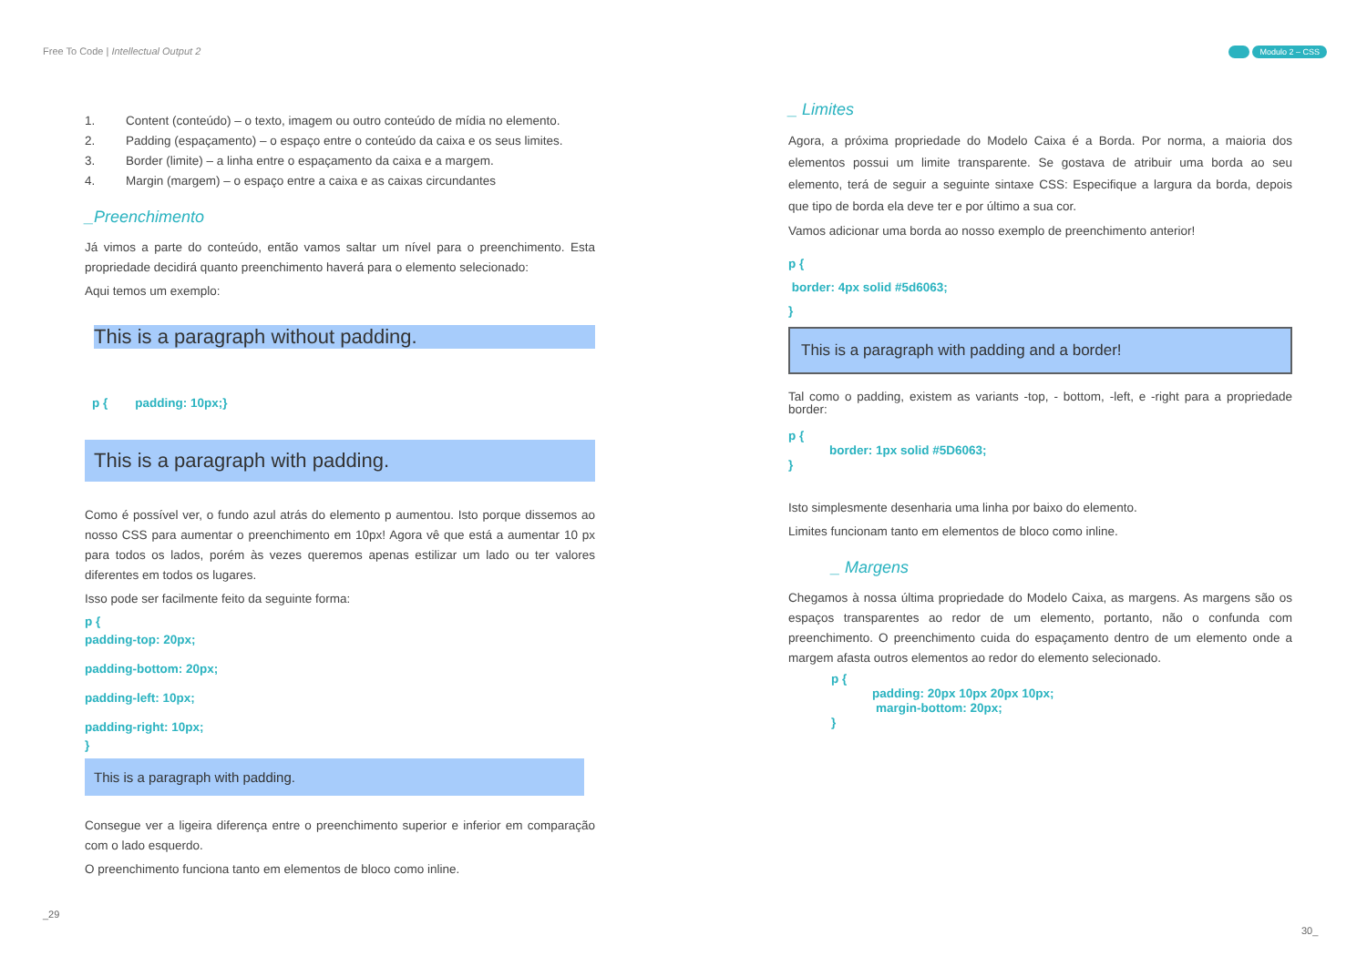Free To Code | Intellectual Output 2
Modulo 2 – CSS
1. Content (conteúdo) – o texto, imagem ou outro conteúdo de mídia no elemento.
2. Padding (espaçamento) – o espaço entre o conteúdo da caixa e os seus limites.
3. Border (limite) – a linha entre o espaçamento da caixa e a margem.
4. Margin (margem) – o espaço entre a caixa e as caixas circundantes
_Preenchimento
Já vimos a parte do conteúdo, então vamos saltar um nível para o preenchimento. Esta propriedade decidirá quanto preenchimento haverá para o elemento selecionado:
Aqui temos um exemplo:
This is a paragraph without padding.
p { padding: 10px;}
This is a paragraph with padding.
Como é possível ver, o fundo azul atrás do elemento p aumentou. Isto porque dissemos ao nosso CSS para aumentar o preenchimento em 10px! Agora vê que está a aumentar 10 px para todos os lados, porém às vezes queremos apenas estilizar um lado ou ter valores diferentes em todos os lugares.
Isso pode ser facilmente feito da seguinte forma:
p {
padding-top: 20px;
padding-bottom: 20px;
padding-left: 10px;
padding-right: 10px;
}
This is a paragraph with padding.
Consegue ver a ligeira diferença entre o preenchimento superior e inferior em comparação com o lado esquerdo.
O preenchimento funciona tanto em elementos de bloco como inline.
_ Limites
Agora, a próxima propriedade do Modelo Caixa é a Borda. Por norma, a maioria dos elementos possui um limite transparente. Se gostava de atribuir uma borda ao seu elemento, terá de seguir a seguinte sintaxe CSS: Especifique a largura da borda, depois que tipo de borda ela deve ter e por último a sua cor.
Vamos adicionar uma borda ao nosso exemplo de preenchimento anterior!
p {
border: 4px solid #5d6063;
}
This is a paragraph with padding and a border!
Tal como o padding, existem as variants -top, - bottom, -left, e -right para a propriedade border:
p {
border: 1px solid #5D6063;
}
Isto simplesmente desenharia uma linha por baixo do elemento.
Limites funcionam tanto em elementos de bloco como inline.
_ Margens
Chegamos à nossa última propriedade do Modelo Caixa, as margens. As margens são os espaços transparentes ao redor de um elemento, portanto, não o confunda com preenchimento. O preenchimento cuida do espaçamento dentro de um elemento onde a margem afasta outros elementos ao redor do elemento selecionado.
p {
padding: 20px 10px 20px 10px;
margin-bottom: 20px;
}
_29
30_